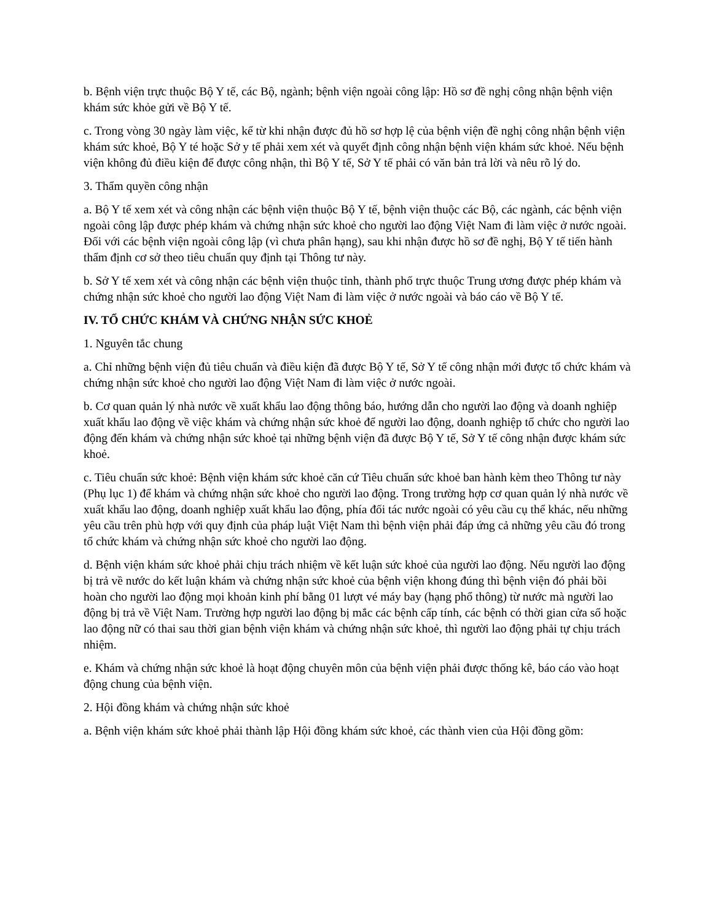b. Bệnh viện trực thuộc Bộ Y tế, các Bộ, ngành; bệnh viện ngoài công lập: Hồ sơ đề nghị công nhận bệnh viện khám sức khỏe gửi về Bộ Y tế.
c. Trong vòng 30 ngày làm việc, kể từ khi nhận được đủ hồ sơ hợp lệ của bệnh viện đề nghị công nhận bệnh viện khám sức khoẻ, Bộ Y té hoặc Sở y tế phải xem xét và quyết định công nhận bệnh viện khám sức khoẻ. Nếu bệnh viện không đủ điều kiện để được công nhận, thì Bộ Y tế, Sở Y tế phải có văn bản trả lời và nêu rõ lý do.
3. Thẩm quyền công nhận
a. Bộ Y tế xem xét và công nhận các bệnh viện thuộc Bộ Y tế, bệnh viện thuộc các Bộ, các ngành, các bệnh viện ngoài công lập được phép khám và chứng nhận sức khoẻ cho người lao động Việt Nam đi làm việc ở nước ngoài. Đối với các bệnh viện ngoài công lập (vì chưa phân hạng), sau khi nhận được hồ sơ đề nghị, Bộ Y tế tiến hành thẩm định cơ sở theo tiêu chuẩn quy định tại Thông tư này.
b. Sở Y tế xem xét và công nhận các bệnh viện thuộc tỉnh, thành phố trực thuộc Trung ương được phép khám và chứng nhận sức khoẻ cho người lao động Việt Nam đi làm việc ở nước ngoài và báo cáo về Bộ Y tế.
IV. TỔ CHỨC KHÁM VÀ CHỨNG NHẬN SỨC KHOẺ
1. Nguyên tắc chung
a. Chỉ những bệnh viện đủ tiêu chuẩn và điều kiện đã được Bộ Y tế, Sở Y tế công nhận mới được tổ chức khám và chứng nhận sức khoẻ cho người lao động Việt Nam đi làm việc ở nước ngoài.
b. Cơ quan quản lý nhà nước về xuất khẩu lao động thông báo, hướng dẫn cho người lao động và doanh nghiệp xuất khẩu lao động về việc khám và chứng nhận sức khoẻ để người lao động, doanh nghiệp tổ chức cho người lao động đến khám và chứng nhận sức khoẻ tại những bệnh viện đã được Bộ Y tế, Sở Y tế công nhận được khám sức khoẻ.
c. Tiêu chuẩn sức khoẻ: Bệnh viện khám sức khoẻ căn cứ Tiêu chuẩn sức khoẻ ban hành kèm theo Thông tư này (Phụ lục 1) để khám và chứng nhận sức khoẻ cho người lao động. Trong trường hợp cơ quan quản lý nhà nước về xuất khẩu lao động, doanh nghiệp xuất khẩu lao động, phía đối tác nước ngoài có yêu cầu cụ thể khác, nếu những yêu cầu trên phù hợp với quy định của pháp luật Việt Nam thì bệnh viện phải đáp ứng cả những yêu cầu đó trong tổ chức khám và chứng nhận sức khoẻ cho người lao động.
d. Bệnh viện khám sức khoẻ phải chịu trách nhiệm về kết luận sức khoẻ của người lao động. Nếu người lao động bị trả về nước do kết luận khám và chứng nhận sức khoẻ của bệnh viện khong đúng thì bệnh viện đó phải bồi hoàn cho người lao động mọi khoản kinh phí bằng 01 lượt vé máy bay (hạng phổ thông) từ nước mà người lao động bị trả về Việt Nam. Trường hợp người lao động bị mắc các bệnh cấp tính, các bệnh có thời gian cửa sổ hoặc lao động nữ có thai sau thời gian bệnh viện khám và chứng nhận sức khoẻ, thì người lao động phải tự chịu trách nhiệm.
e. Khám và chứng nhận sức khoẻ là hoạt động chuyên môn của bệnh viện phải được thống kê, báo cáo vào hoạt động chung của bệnh viện.
2. Hội đồng khám và chứng nhận sức khoẻ
a. Bệnh viện khám sức khoẻ phải thành lập Hội đồng khám sức khoẻ, các thành vien của Hội đồng gồm: